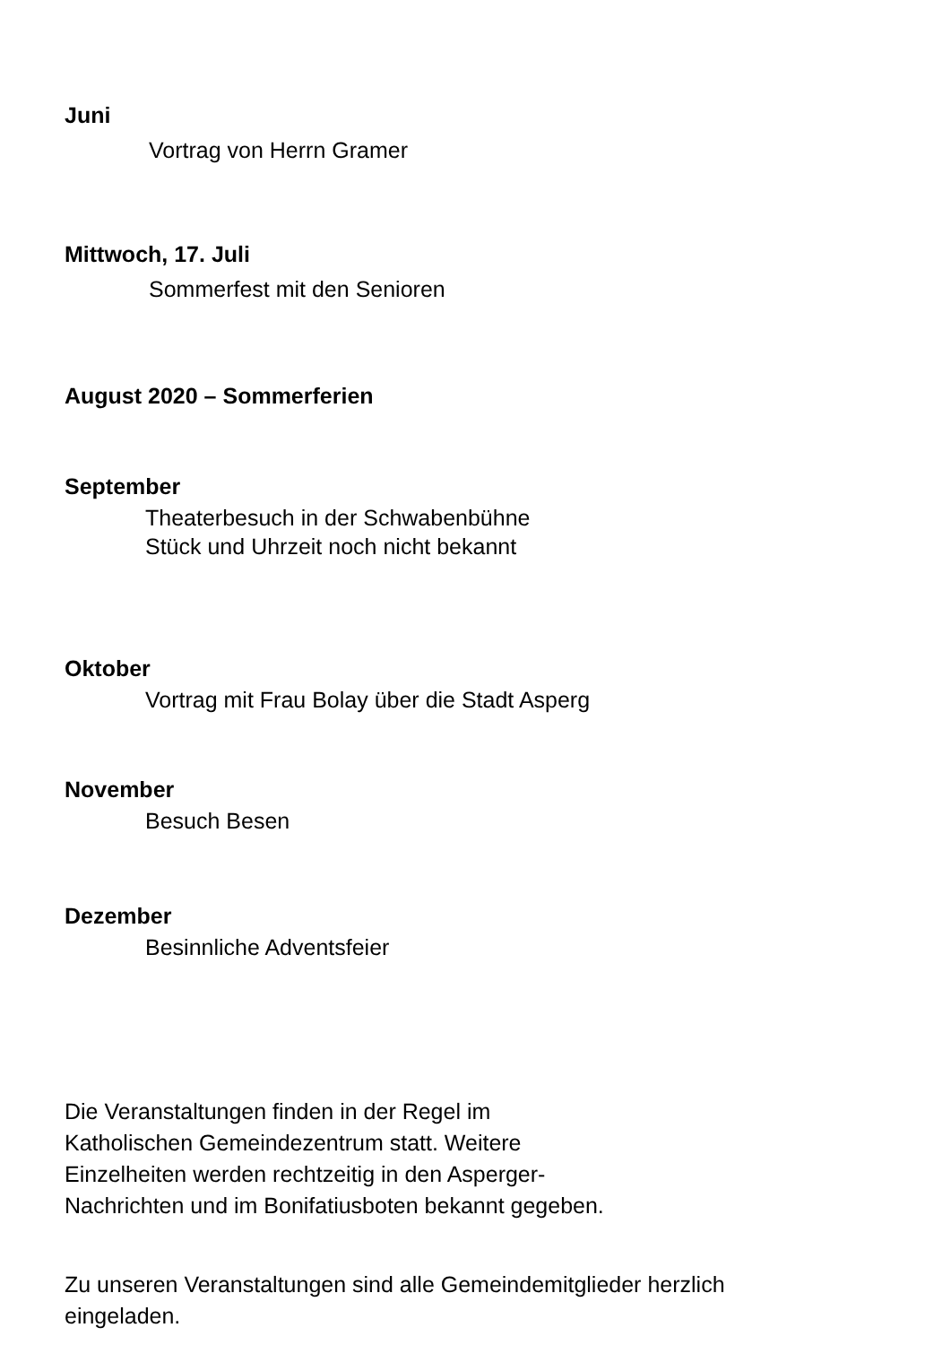Juni
Vortrag von Herrn Gramer
Mittwoch, 17. Juli
Sommerfest mit den Senioren
August 2020 – Sommerferien
September
Theaterbesuch in der Schwabenbühne
Stück und Uhrzeit noch nicht bekannt
Oktober
Vortrag mit Frau Bolay über die Stadt Asperg
November
Besuch Besen
Dezember
Besinnliche Adventsfeier
Die Veranstaltungen finden in der Regel im
Katholischen Gemeindezentrum statt. Weitere
Einzelheiten werden rechtzeitig in den Asperger-
Nachrichten und im Bonifatiusboten bekannt gegeben.
Zu unseren Veranstaltungen sind alle Gemeindemitglieder herzlich
eingeladen.